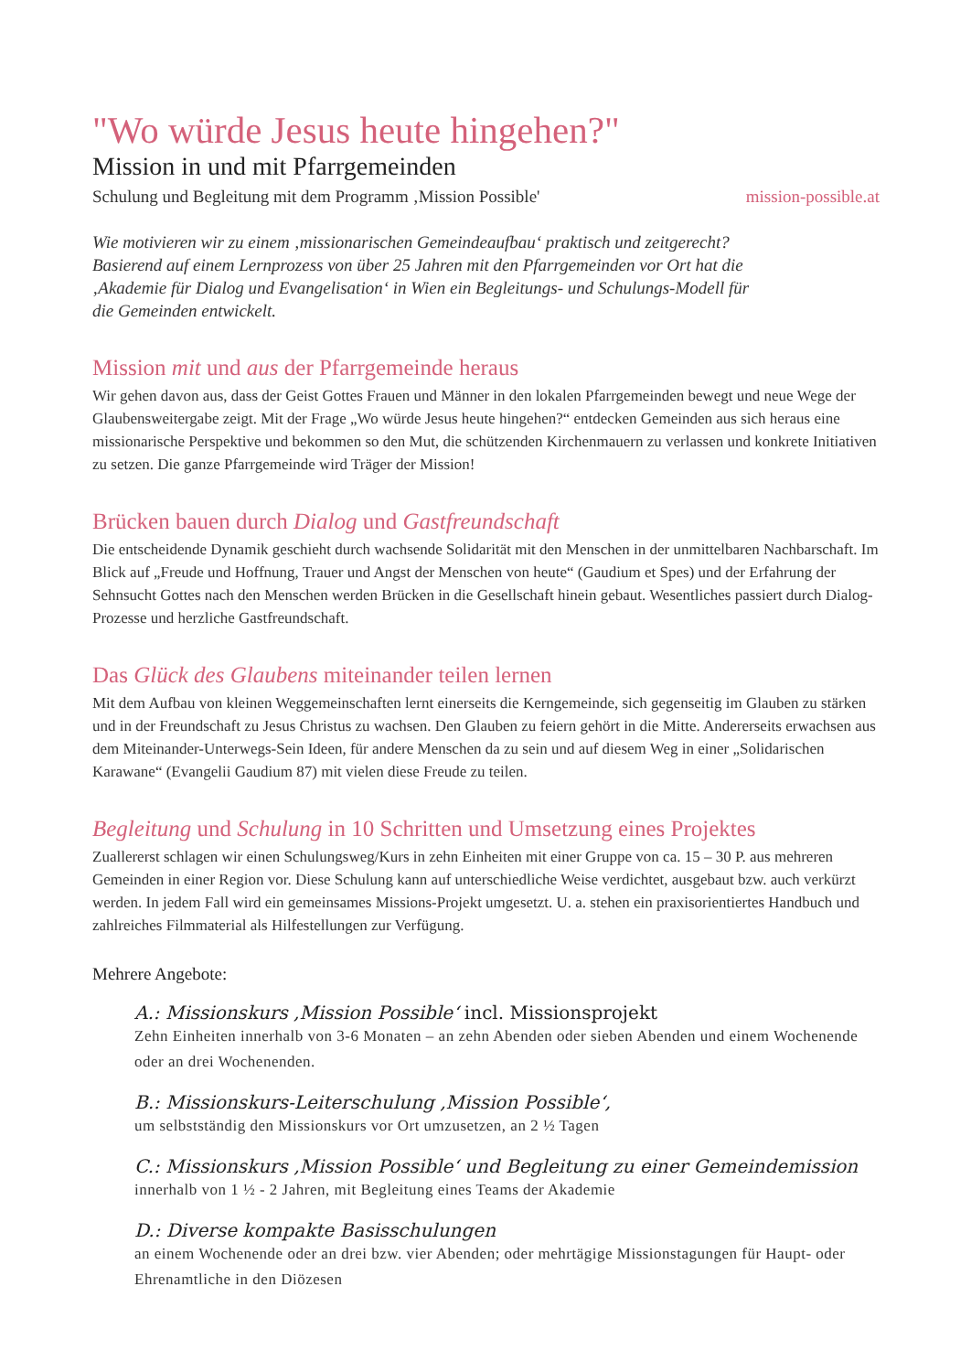"Wo würde Jesus heute hingehen?"
Mission in und mit Pfarrgemeinden
Schulung und Begleitung mit dem Programm ‚Mission Possible' mission-possible.at
Wie motivieren wir zu einem ‚missionarischen Gemeindeaufbau‘ praktisch und zeitgerecht? Basierend auf einem Lernprozess von über 25 Jahren mit den Pfarrgemeinden vor Ort hat die ‚Akademie für Dialog und Evangelisation‘ in Wien ein Begleitungs- und Schulungs-Modell für die Gemeinden entwickelt.
Mission mit und aus der Pfarrgemeinde heraus
Wir gehen davon aus, dass der Geist Gottes Frauen und Männer in den lokalen Pfarrgemeinden bewegt und neue Wege der Glaubensweitergabe zeigt. Mit der Frage „Wo würde Jesus heute hingehen?“ entdecken Gemeinden aus sich heraus eine missionarische Perspektive und bekommen so den Mut, die schützenden Kirchenmauern zu verlassen und konkrete Initiativen zu setzen. Die ganze Pfarrgemeinde wird Träger der Mission!
Brücken bauen durch Dialog und Gastfreundschaft
Die entscheidende Dynamik geschieht durch wachsende Solidarität mit den Menschen in der unmittelbaren Nachbarschaft. Im Blick auf „Freude und Hoffnung, Trauer und Angst der Menschen von heute“ (Gaudium et Spes) und der Erfahrung der Sehnsucht Gottes nach den Menschen werden Brücken in die Gesellschaft hinein gebaut. Wesentliches passiert durch Dialog-Prozesse und herzliche Gastfreundschaft.
Das Glück des Glaubens miteinander teilen lernen
Mit dem Aufbau von kleinen Weggemeinschaften lernt einerseits die Kerngemeinde, sich gegenseitig im Glauben zu stärken und in der Freundschaft zu Jesus Christus zu wachsen. Den Glauben zu feiern gehört in die Mitte. Andererseits erwachsen aus dem Miteinander-Unterwegs-Sein Ideen, für andere Menschen da zu sein und auf diesem Weg in einer „Solidarischen Karawane“ (Evangelii Gaudium 87) mit vielen diese Freude zu teilen.
Begleitung und Schulung in 10 Schritten und Umsetzung eines Projektes
Zuallererst schlagen wir einen Schulungsweg/Kurs in zehn Einheiten mit einer Gruppe von ca. 15 – 30 P. aus mehreren Gemeinden in einer Region vor. Diese Schulung kann auf unterschiedliche Weise verdichtet, ausgebaut bzw. auch verkürzt werden. In jedem Fall wird ein gemeinsames Missions-Projekt umgesetzt. U. a. stehen ein praxisorientiertes Handbuch und zahlreiches Filmmaterial als Hilfestellungen zur Verfügung.
Mehrere Angebote:
A.: Missionskurs ‚Mission Possible‘ incl. Missionsprojekt
Zehn Einheiten innerhalb von 3-6 Monaten – an zehn Abenden oder sieben Abenden und einem Wochenende oder an drei Wochenenden.
B.: Missionskurs-Leiterschulung ‚Mission Possible‘,
um selbstständig den Missionskurs vor Ort umzusetzen, an 2 ½ Tagen
C.: Missionskurs ‚Mission Possible‘ und Begleitung zu einer Gemeindemission
innerhalb von 1 ½ - 2 Jahren, mit Begleitung eines Teams der Akademie
D.: Diverse kompakte Basisschulungen
an einem Wochenende oder an drei bzw. vier Abenden; oder mehrtägige Missionstagungen für Haupt- oder Ehrenamtliche in den Diözesen